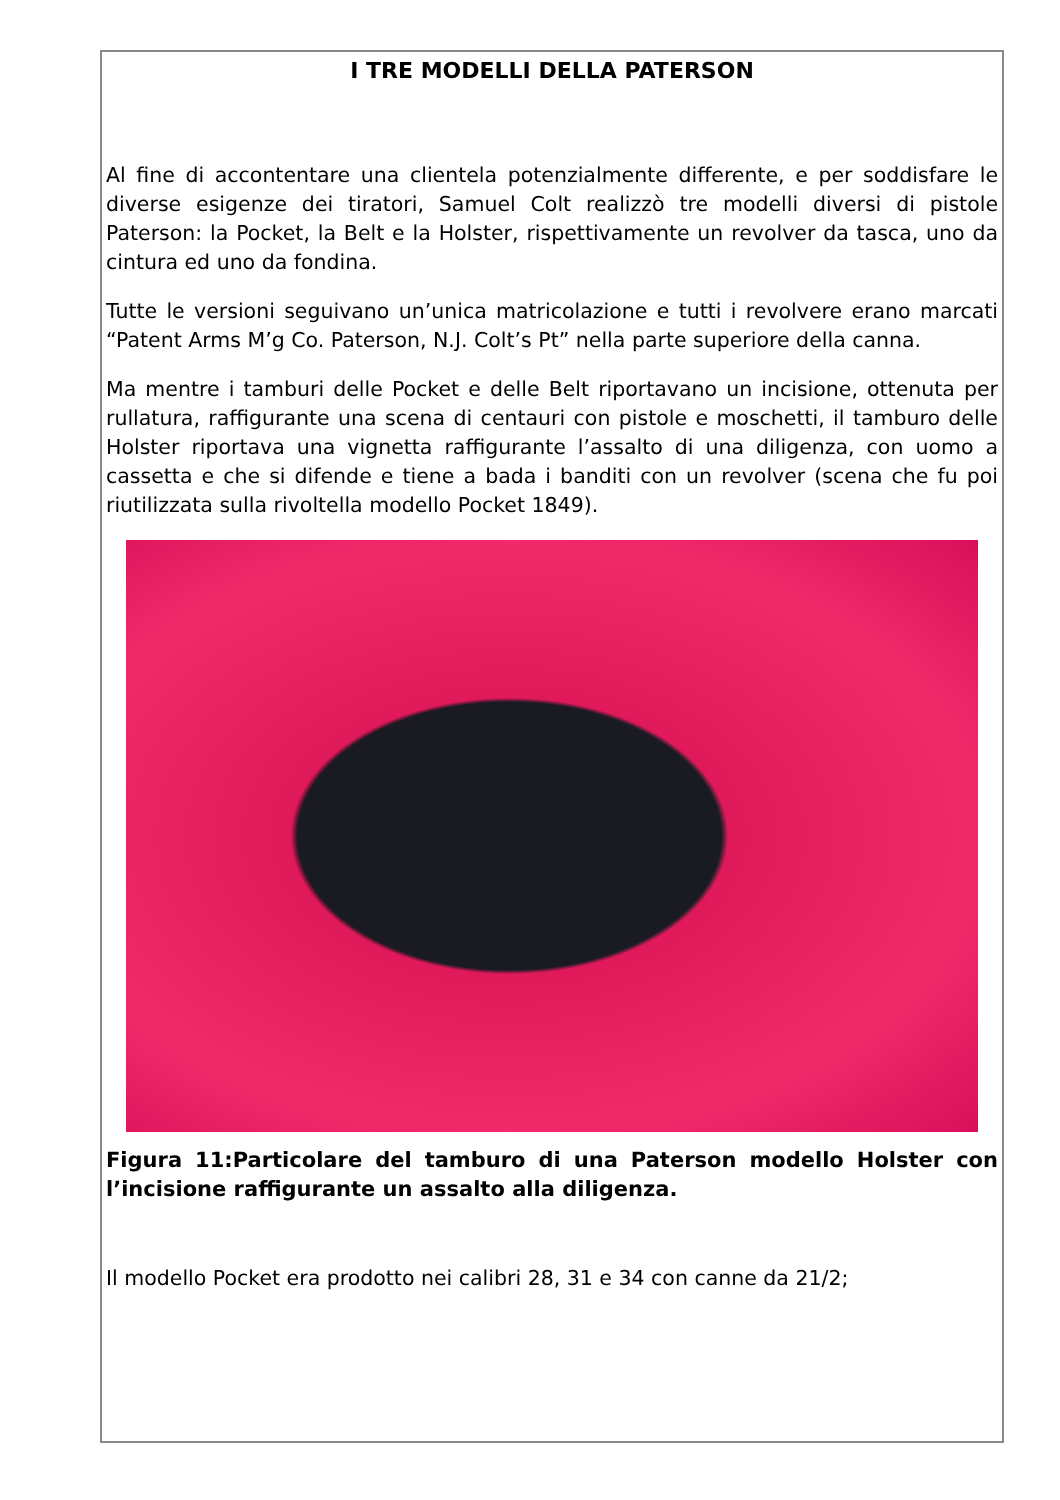I TRE MODELLI DELLA PATERSON
Al fine di accontentare una clientela potenzialmente differente, e per soddisfare le diverse esigenze dei tiratori, Samuel Colt realizzò tre modelli diversi di pistole Paterson: la Pocket, la Belt e la Holster, rispettivamente un revolver da tasca, uno da cintura ed uno da fondina.
Tutte le versioni seguivano un’unica matricolazione e tutti i revolvere erano marcati “Patent Arms M’g Co. Paterson, N.J. Colt’s Pt” nella parte superiore della canna.
Ma mentre i tamburi delle Pocket e delle Belt riportavano un incisione, ottenuta per rullatura, raffigurante una scena di centauri con pistole e moschetti, il tamburo delle Holster riportava una vignetta raffigurante l’assalto di una diligenza, con uomo a cassetta e che si difende e tiene a bada i banditi con un revolver (scena che fu poi riutilizzata sulla rivoltella modello Pocket 1849).
Figura 11:Particolare del tamburo di una Paterson modello Holster con l’incisione raffigurante un assalto alla diligenza.
Il modello Pocket era prodotto nei calibri 28, 31 e 34 con canne da 21/2;